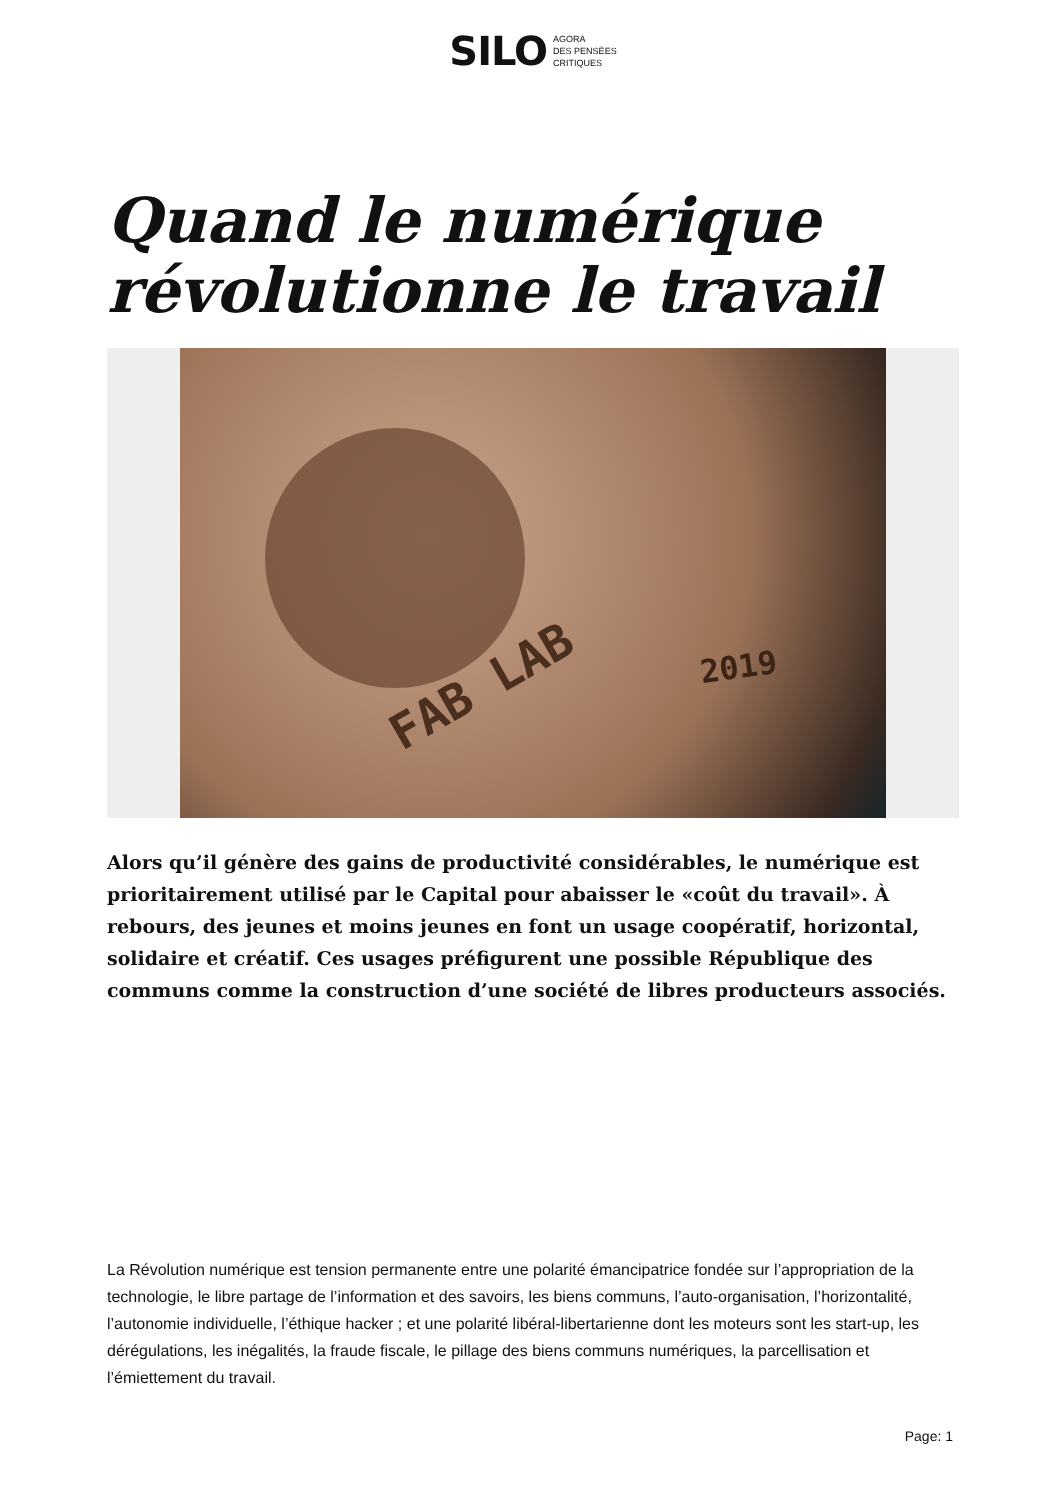SILO AGORA
DES PENSÉES
CRITIQUES
Quand le numérique révolutionne le travail
FAB LAB 2019
Alors qu’il génère des gains de productivité considérables, le numérique est prioritairement utilisé par le Capital pour abaisser le «coût du travail». À rebours, des jeunes et moins jeunes en font un usage coopératif, horizontal, solidaire et créatif. Ces usages préfigurent une possible République des communs comme la construction d’une société de libres producteurs associés.
La Révolution numérique est tension permanente entre une polarité émancipatrice fondée sur l’appropriation de la technologie, le libre partage de l’information et des savoirs, les biens communs, l’auto-organisation, l’horizontalité, l’autonomie individuelle, l’éthique hacker ; et une polarité libéral-libertarienne dont les moteurs sont les start-up, les dérégulations, les inégalités, la fraude fiscale, le pillage des biens communs numériques, la parcellisation et l’émiettement du travail.
Page: 1